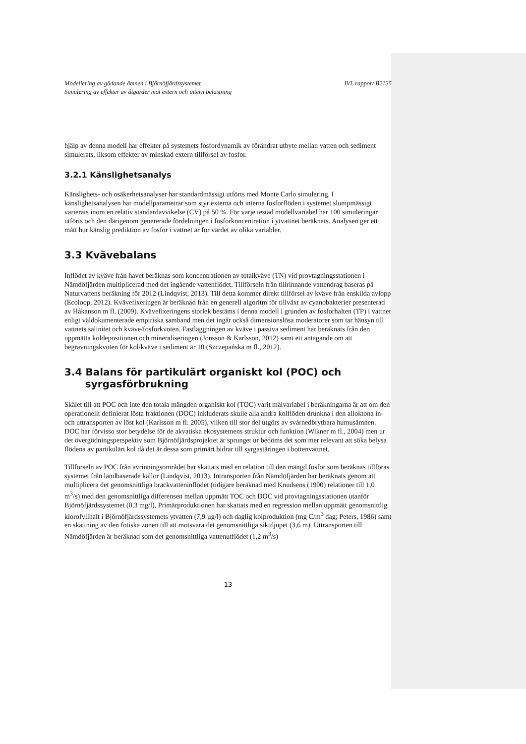Modellering av gödande ämnen i Björnöfjärdssystemet
Simulering av effekter av åtgärder mot extern och intern belastning IVL rapport B2135
hjälp av denna modell har effekter på systemets fosfordynamik av förändrat utbyte mellan vatten och sediment simulerats, liksom effekter av minskad extern tillförsel av fosfor.
3.2.1 Känslighetsanalys
Känslighets- och osäkerhetsanalyser har standardmässigt utförts med Monte Carlo simulering. I känslighetsanalysen har modellparametrar som styr externa och interna fosforflöden i systemet slumpmässigt varierats inom en relativ standardavvikelse (CV) på 50 %. För varje testad modellvariabel har 100 simuleringar utförts och den därigenom genererade fördelningen i fosforkoncentration i ytvattnet beräknats. Analysen ger ett mått hur känslig prediktion av fosfor i vattnet är för värdet av olika variabler.
3.3 Kvävebalans
Inflödet av kväve från havet beräknas som koncentrationen av totalkväve (TN) vid provtagningsstationen i Nämdöfjärden multiplicerad med det ingående vattenflödet. Tillförseln från tillrinnande vattendrag baseras på Naturvattens beräkning för 2012 (Lindqvist, 2013). Till detta kommer direkt tillförsel av kväve från enskilda avlopp (Ecoloop, 2012). Kvävefixeringen är beräknad från en generell algoritm för tillväxt av cyanobakterier presenterad av Håkanson m fl. (2009). Kvävefixeringens storlek bestäms i denna modell i grunden av fosforhalten (TP) i vattnet enligt väldokumenterade empiriska samband men det ingår också dimensionslösa moderatorer som tar hänsyn till vattnets salinitet och kväve/fosforkvoten. Fastläggningen av kväve i passiva sediment har beräknats från den uppmätta koldepositionen och mineraliseringen (Jonsson & Karlsson, 2012) samt ett antagande om att begravningskvoten för kol/kväve i sediment är 10 (Szczepańska m fl., 2012).
3.4 Balans för partikulärt organiskt kol (POC) och
syrgasförbrukning
Skälet till att POC och inte den totala mängden organiskt kol (TOC) varit målvariabel i beräkningarna är att om den operationellt definierat lösta fraktionen (DOC) inkluderats skulle alla andra kolflöden drunkna i den alloktona in- och uttransporten av löst kol (Karlsson m fl. 2005), vilken till stor del utgörs av svårnedbrytbara humusämnen. DOC har förvisso stor betydelse för de akvatiska ekosystemens struktur och funktion (Wikner m fl., 2004) men ur det övergödningsperspektiv som Björnöfjärdsprojektet är sprunget ur bedöms det som mer relevant att söka belysa flödena av partikulärt kol då det är dessa som primärt bidrar till syrgastäringen i bottenvattnet.
Tillförseln av POC från avrinningsområdet har skattats med en relation till den mängd fosfor som beräknas tillföras systemet från landbaserade källor (Lindqvist, 2013). Intransporten från Nämdöfjärden har beräknats genom att multiplicera det genomsnittliga brackvatteninflödet (tidigare beräknad med Knudsens (1900) relationer till 1,0 m<sup>3</sup>/s) med den genomsnittliga differensen mellan uppmätt TOC och DOC vid provtagningsstationen utanför Björnöfjärdssystemet (0,3 mg/l). Primärproduktionen har skattats med en regression mellan uppmätt genomsnittlig klorofyllhalt i Björnöfjärdssystemets ytvatten (7,9 µg/l) och daglig kolproduktion (mg C/m<sup>3</sup> dag; Peters, 1986) samt en skattning av den fotiska zonen till att motsvara det genomsnittliga siktdjupet (3,6 m). Uttransporten till Nämdöfjärden är beräknad som det genomsnittliga vattenutflödet (1,2 m<sup>3</sup>/s)
13